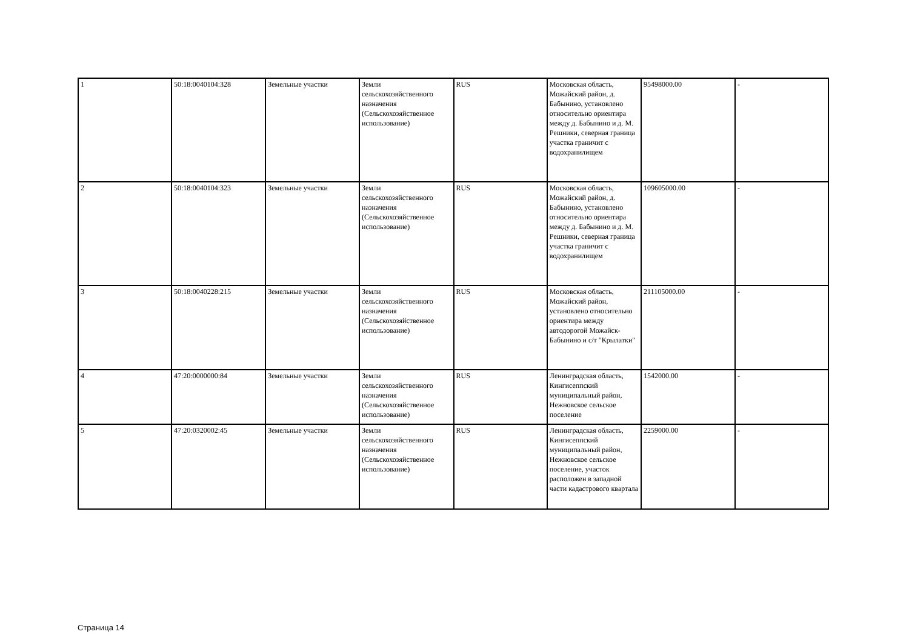| 1 | 50:18:0040104:328 | Земельные участки | Земли сельскохозяйственного назначения (Сельскохозяйственное использование) | RUS | Московская область, Можайский район, д. Бабынино, установлено относительно ориентира между д. Бабынино и д. М. Решники, северная граница участка граничит с водохранилищем | 95498000.00 | - |
| 2 | 50:18:0040104:323 | Земельные участки | Земли сельскохозяйственного назначения (Сельскохозяйственное использование) | RUS | Московская область, Можайский район, д. Бабынино, установлено относительно ориентира между д. Бабынино и д. М. Решники, северная граница участка граничит с водохранилищем | 109605000.00 | - |
| 3 | 50:18:0040228:215 | Земельные участки | Земли сельскохозяйственного назначения (Сельскохозяйственное использование) | RUS | Московская область, Можайский район, установлено относительно ориентира между автодорогой Можайск-Бабынино и с/т "Крылатки" | 211105000.00 | - |
| 4 | 47:20:0000000:84 | Земельные участки | Земли сельскохозяйственного назначения (Сельскохозяйственное использование) | RUS | Ленинградская область, Кингисеппский муниципальный район, Нежновское сельское поселение | 1542000.00 | - |
| 5 | 47:20:0320002:45 | Земельные участки | Земли сельскохозяйственного назначения (Сельскохозяйственное использование) | RUS | Ленинградская область, Кингисеппский муниципальный район, Нежновское сельское поселение, участок расположен в западной части кадастрового квартала | 2259000.00 | - |
Страница 14